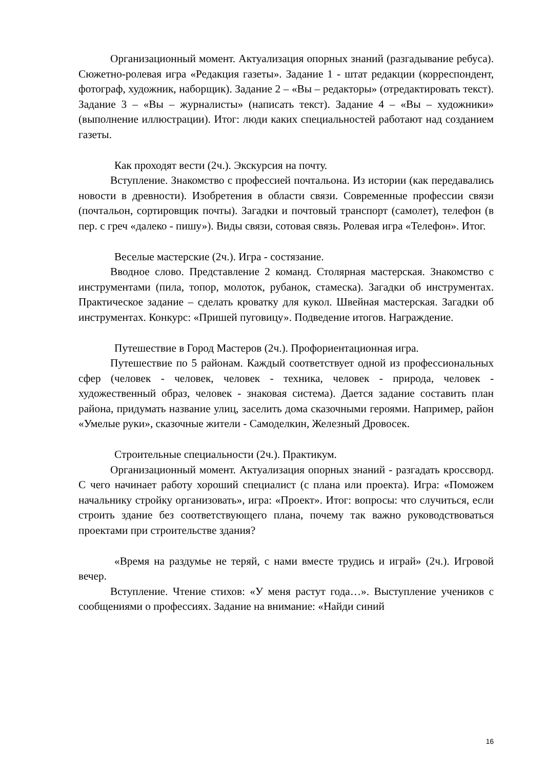Организационный момент. Актуализация опорных знаний (разгадывание ребуса). Сюжетно-ролевая игра «Редакция газеты». Задание 1 - штат редакции (корреспондент, фотограф, художник, наборщик). Задание 2 – «Вы – редакторы» (отредактировать текст). Задание 3 – «Вы – журналисты» (написать текст). Задание 4 – «Вы – художники» (выполнение иллюстрации). Итог: люди каких специальностей работают над созданием газеты.
Как проходят вести (2ч.). Экскурсия на почту.
Вступление. Знакомство с профессией почтальона. Из истории (как передавались новости в древности). Изобретения в области связи. Современные профессии связи (почтальон, сортировщик почты). Загадки и почтовый транспорт (самолет), телефон (в пер. с греч «далеко - пишу»). Виды связи, сотовая связь. Ролевая игра «Телефон». Итог.
Веселые мастерские (2ч.). Игра - состязание.
Вводное слово. Представление 2 команд. Столярная мастерская. Знакомство с инструментами (пила, топор, молоток, рубанок, стамеска). Загадки об инструментах. Практическое задание – сделать кроватку для кукол. Швейная мастерская. Загадки об инструментах. Конкурс: «Пришей пуговицу». Подведение итогов. Награждение.
Путешествие в Город Мастеров (2ч.). Профориентационная игра.
Путешествие по 5 районам. Каждый соответствует одной из профессиональных сфер (человек - человек, человек - техника, человек - природа, человек - художественный образ, человек - знаковая система). Дается задание составить план района, придумать название улиц, заселить дома сказочными героями. Например, район «Умелые руки», сказочные жители - Самоделкин, Железный Дровосек.
Строительные специальности (2ч.). Практикум.
Организационный момент. Актуализация опорных знаний - разгадать кроссворд. С чего начинает работу хороший специалист (с плана или проекта). Игра: «Поможем начальнику стройку организовать», игра: «Проект». Итог: вопросы: что случиться, если строить здание без соответствующего плана, почему так важно руководствоваться проектами при строительстве здания?
«Время на раздумье не теряй, с нами вместе трудись и играй» (2ч.). Игровой вечер.
Вступление. Чтение стихов: «У меня растут года…». Выступление учеников с сообщениями о профессиях. Задание на внимание: «Найди синий
16